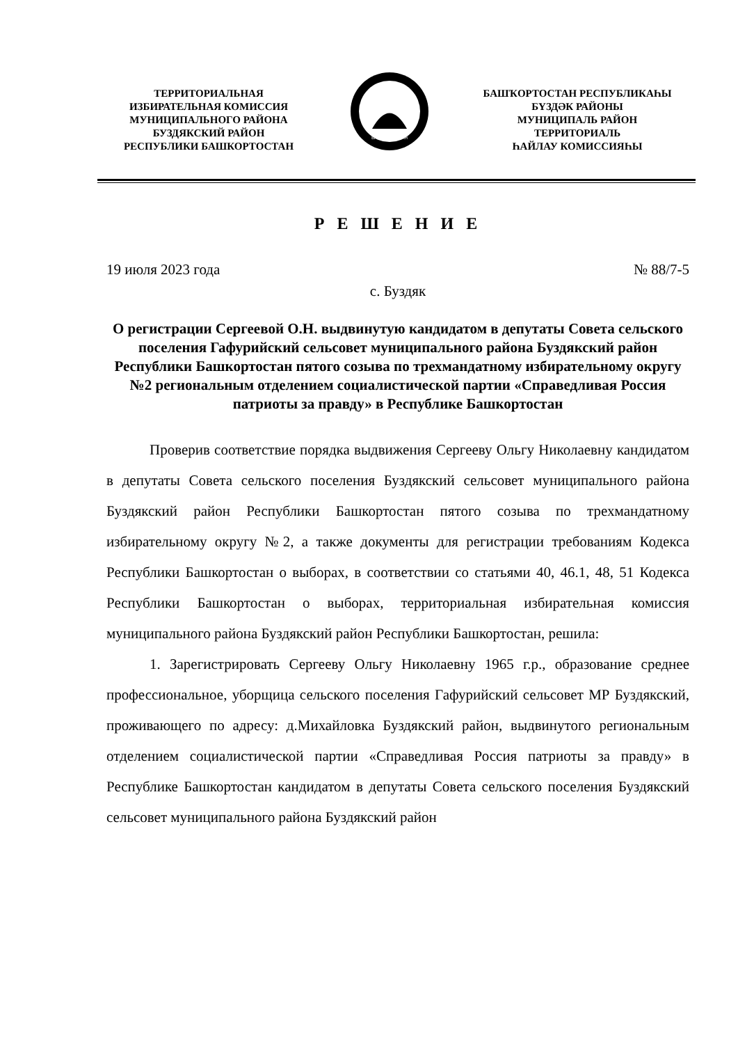ТЕРРИТОРИАЛЬНАЯ
ИЗБИРАТЕЛЬНАЯ КОМИССИЯ
МУНИЦИПАЛЬНОГО РАЙОНА
БУЗДЯКСКИЙ РАЙОН
РЕСПУБЛИКИ БАШКОРТОСТАН
БАШКОРТОСТАН
БАШҠОРТОСТАН РЕСПУБЛИКАҺЫ
БҮЗДӘК РАЙОНЫ
МУНИЦИПАЛЬ РАЙОН
ТЕРРИТОРИАЛЬ
ҺАЙЛАУ КОМИССИЯҺЫ
Р Е Ш Е Н И Е
19 июля 2023 года № 88/7-5
с. Буздяк
О регистрации Сергеевой О.Н. выдвинутую кандидатом в депутаты Совета сельского поселения Гафурийский сельсовет муниципального района Буздякский район Республики Башкортостан пятого созыва по трехмандатному избирательному округу №2 региональным отделением социалистической партии «Справедливая Россия патриоты за правду» в Республике Башкортостан
Проверив соответствие порядка выдвижения Сергееву Ольгу Николаевну кандидатом в депутаты Совета сельского поселения Буздякский сельсовет муниципального района Буздякский район Республики Башкортостан пятого созыва по трехмандатному избирательному округу №2, а также документы для регистрации требованиям Кодекса Республики Башкортостан о выборах, в соответствии со статьями 40, 46.1, 48, 51 Кодекса Республики Башкортостан о выборах, территориальная избирательная комиссия муниципального района Буздякский район Республики Башкортостан, решила:
1. Зарегистрировать Сергееву Ольгу Николаевну 1965 г.р., образование среднее профессиональное, уборщица сельского поселения Гафурийский сельсовет МР Буздякский, проживающего по адресу: д.Михайловка Буздякский район, выдвинутого региональным отделением социалистической партии «Справедливая Россия патриоты за правду» в Республике Башкортостан кандидатом в депутаты Совета сельского поселения Буздякский сельсовет муниципального района Буздякский район